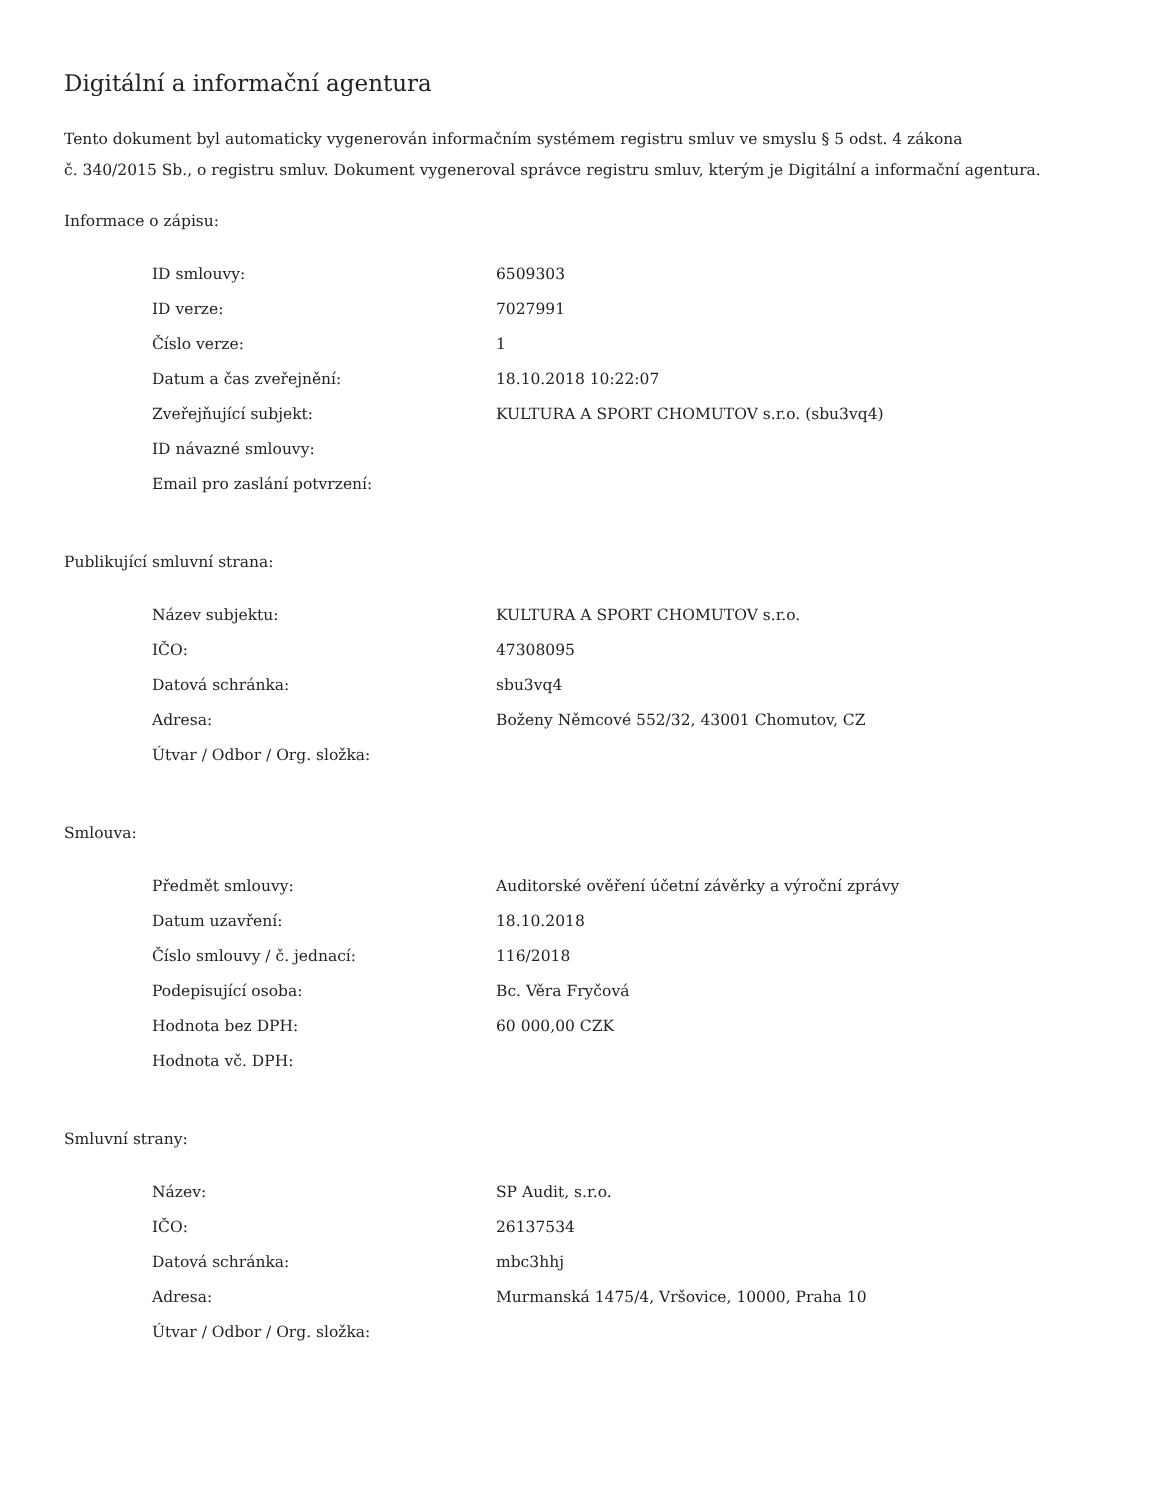Digitální a informační agentura
Tento dokument byl automaticky vygenerován informačním systémem registru smluv ve smyslu § 5 odst. 4 zákona
č. 340/2015 Sb., o registru smluv. Dokument vygeneroval správce registru smluv, kterým je Digitální a informační agentura.
Informace o zápisu:
| ID smlouvy: | 6509303 |
| ID verze: | 7027991 |
| Číslo verze: | 1 |
| Datum a čas zveřejnění: | 18.10.2018 10:22:07 |
| Zveřejňující subjekt: | KULTURA A SPORT CHOMUTOV s.r.o. (sbu3vq4) |
| ID návazné smlouvy: | |
| Email pro zaslání potvrzení: | |
Publikující smluvní strana:
| Název subjektu: | KULTURA A SPORT CHOMUTOV s.r.o. |
| IČO: | 47308095 |
| Datová schránka: | sbu3vq4 |
| Adresa: | Boženy Němcové 552/32, 43001 Chomutov, CZ |
| Útvar / Odbor / Org. složka: | |
Smlouva:
| Předmět smlouvy: | Auditorské ověření účetní závěrky a výroční zprávy |
| Datum uzavření: | 18.10.2018 |
| Číslo smlouvy / č. jednací: | 116/2018 |
| Podepisující osoba: | Bc. Věra Fryčová |
| Hodnota bez DPH: | 60 000,00 CZK |
| Hodnota vč. DPH: | |
Smluvní strany:
| Název: | SP Audit, s.r.o. |
| IČO: | 26137534 |
| Datová schránka: | mbc3hhj |
| Adresa: | Murmanská 1475/4, Vršovice, 10000, Praha 10 |
| Útvar / Odbor / Org. složka: | |